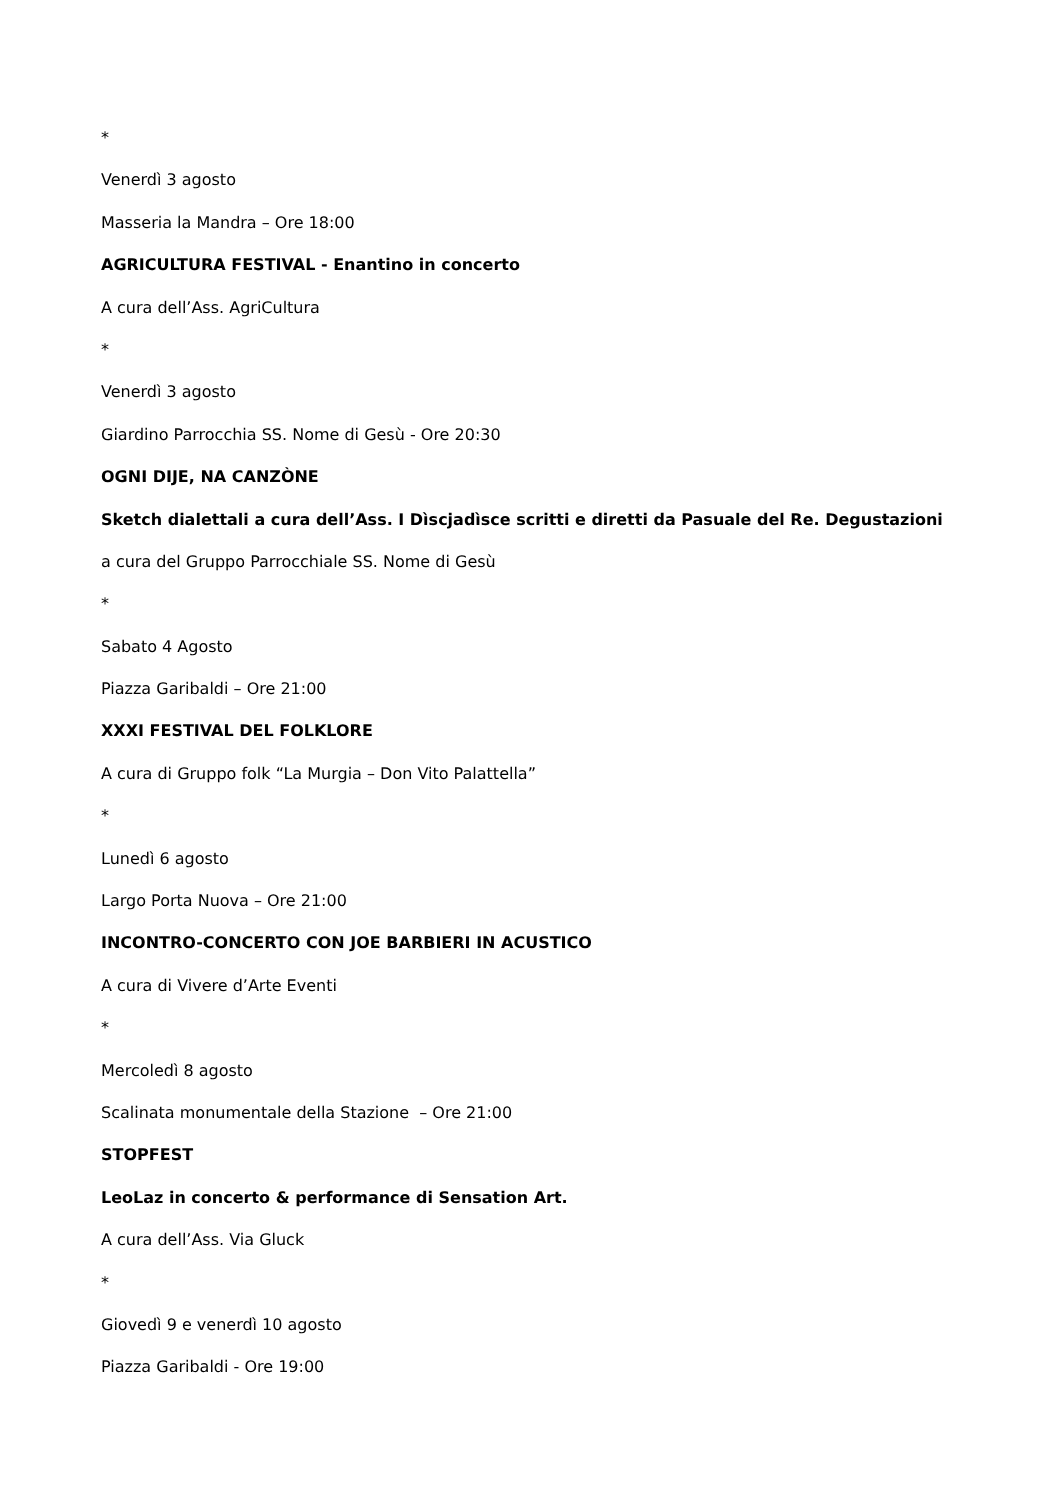*
Venerdì 3 agosto
Masseria la Mandra – Ore 18:00
AGRICULTURA FESTIVAL - Enantino in concerto
A cura dell’Ass. AgriCultura
*
Venerdì 3 agosto
Giardino Parrocchia SS. Nome di Gesù - Ore 20:30
OGNI DIJE, NA CANZÒNE
Sketch dialettali a cura dell’Ass. I Dìscjadìsce scritti e diretti da Pasuale del Re. Degustazioni
a cura del Gruppo Parrocchiale SS. Nome di Gesù
*
Sabato 4 Agosto
Piazza Garibaldi – Ore 21:00
XXXI FESTIVAL DEL FOLKLORE
A cura di Gruppo folk “La Murgia – Don Vito Palattella”
*
Lunedì 6 agosto
Largo Porta Nuova – Ore 21:00
INCONTRO-CONCERTO CON JOE BARBIERI IN ACUSTICO
A cura di Vivere d’Arte Eventi
*
Mercoledì 8 agosto
Scalinata monumentale della Stazione – Ore 21:00
STOPFEST
LeoLaz in concerto & performance di Sensation Art.
A cura dell’Ass. Via Gluck
*
Giovedì 9 e venerdì 10 agosto
Piazza Garibaldi - Ore 19:00